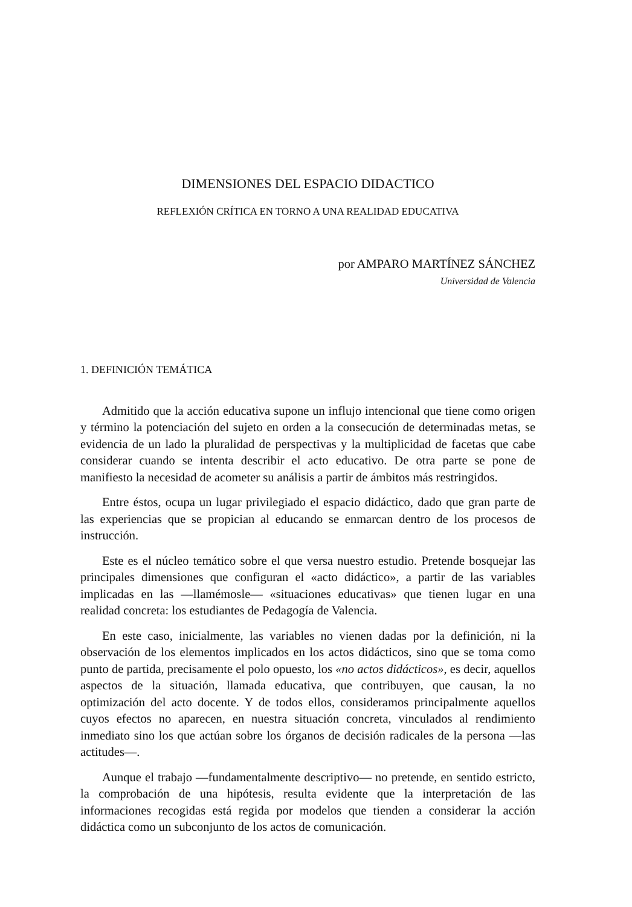DIMENSIONES DEL ESPACIO DIDACTICO
REFLEXIÓN CRÍTICA EN TORNO A UNA REALIDAD EDUCATIVA
por AMPARO MARTÍNEZ SÁNCHEZ
Universidad de Valencia
1. DEFINICIÓN TEMÁTICA
Admitido que la acción educativa supone un influjo intencional que tiene como origen y término la potenciación del sujeto en orden a la consecución de determinadas metas, se evidencia de un lado la pluralidad de perspectivas y la multiplicidad de facetas que cabe considerar cuando se intenta describir el acto educativo. De otra parte se pone de manifiesto la necesidad de acometer su análisis a partir de ámbitos más restringidos.
Entre éstos, ocupa un lugar privilegiado el espacio didáctico, dado que gran parte de las experiencias que se propician al educando se enmarcan dentro de los procesos de instrucción.
Este es el núcleo temático sobre el que versa nuestro estudio. Pretende bosquejar las principales dimensiones que configuran el «acto didáctico», a partir de las variables implicadas en las —llamémosle— «situaciones educativas» que tienen lugar en una realidad concreta: los estudiantes de Pedagogía de Valencia.
En este caso, inicialmente, las variables no vienen dadas por la definición, ni la observación de los elementos implicados en los actos didácticos, sino que se toma como punto de partida, precisamente el polo opuesto, los «no actos didácticos», es decir, aquellos aspectos de la situación, llamada educativa, que contribuyen, que causan, la no optimización del acto docente. Y de todos ellos, consideramos principalmente aquellos cuyos efectos no aparecen, en nuestra situación concreta, vinculados al rendimiento inmediato sino los que actúan sobre los órganos de decisión radicales de la persona —las actitudes—.
Aunque el trabajo —fundamentalmente descriptivo— no pretende, en sentido estricto, la comprobación de una hipótesis, resulta evidente que la interpretación de las informaciones recogidas está regida por modelos que tienden a considerar la acción didáctica como un subconjunto de los actos de comunicación.